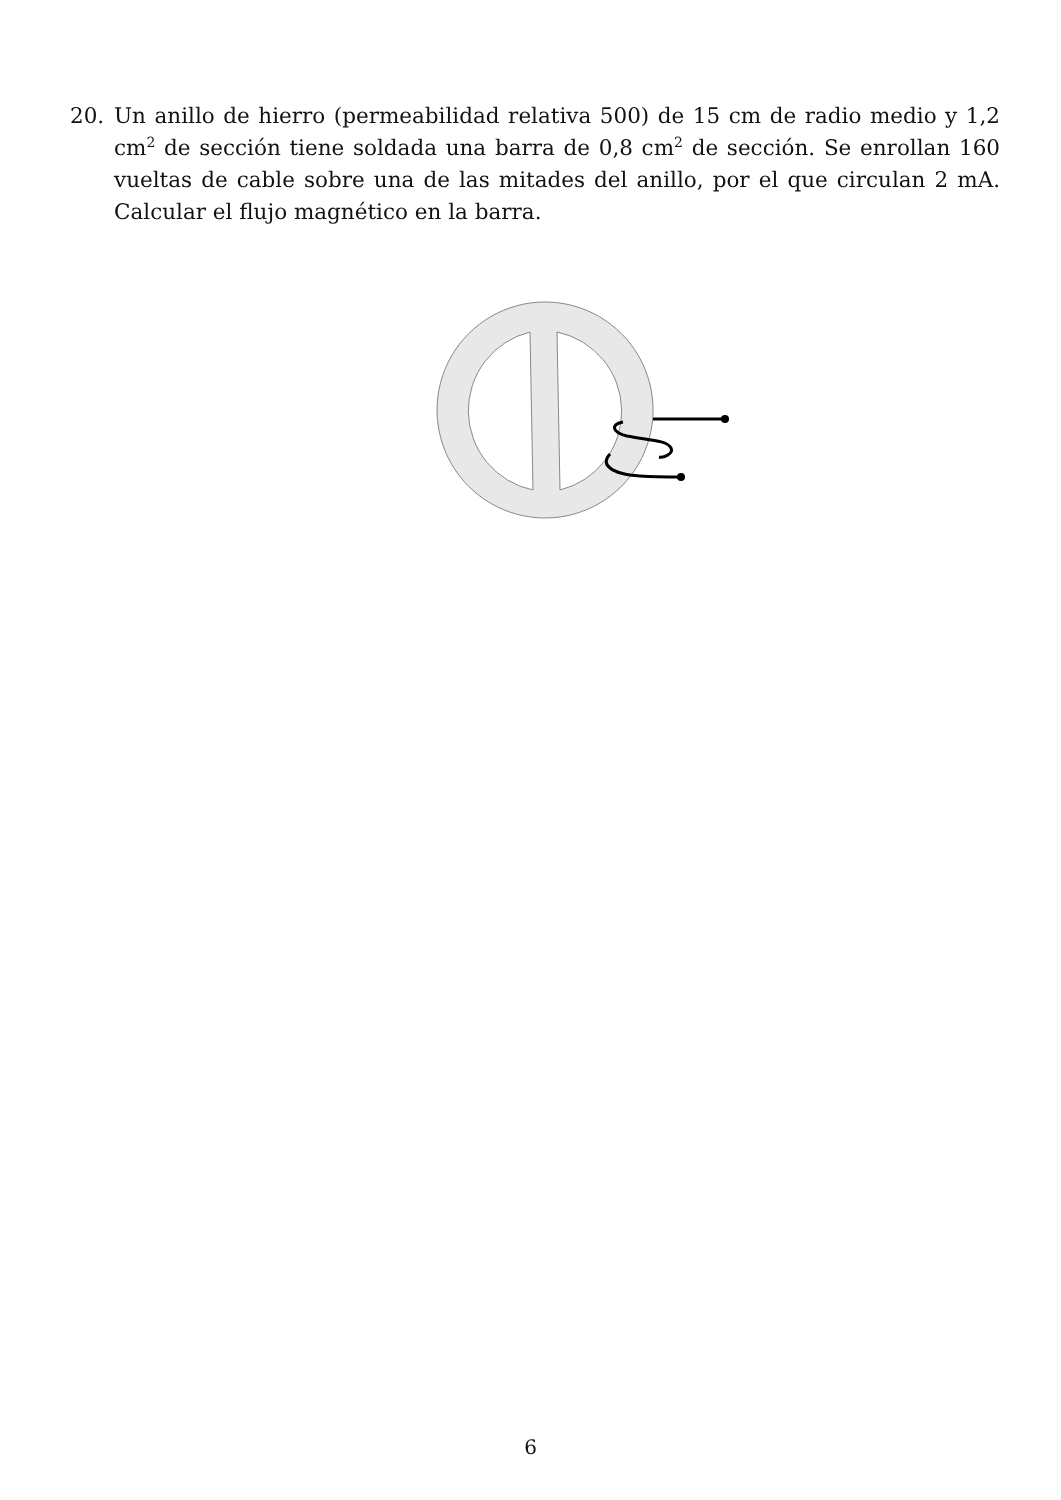20. Un anillo de hierro (permeabilidad relativa 500) de 15 cm de radio medio y 1,2 cm<sup>2</sup> de sección tiene soldada una barra de 0,8 cm<sup>2</sup> de sección. Se enrollan 160 vueltas de cable sobre una de las mitades del anillo, por el que circulan 2 mA. Calcular el flujo magnético en la barra.
6